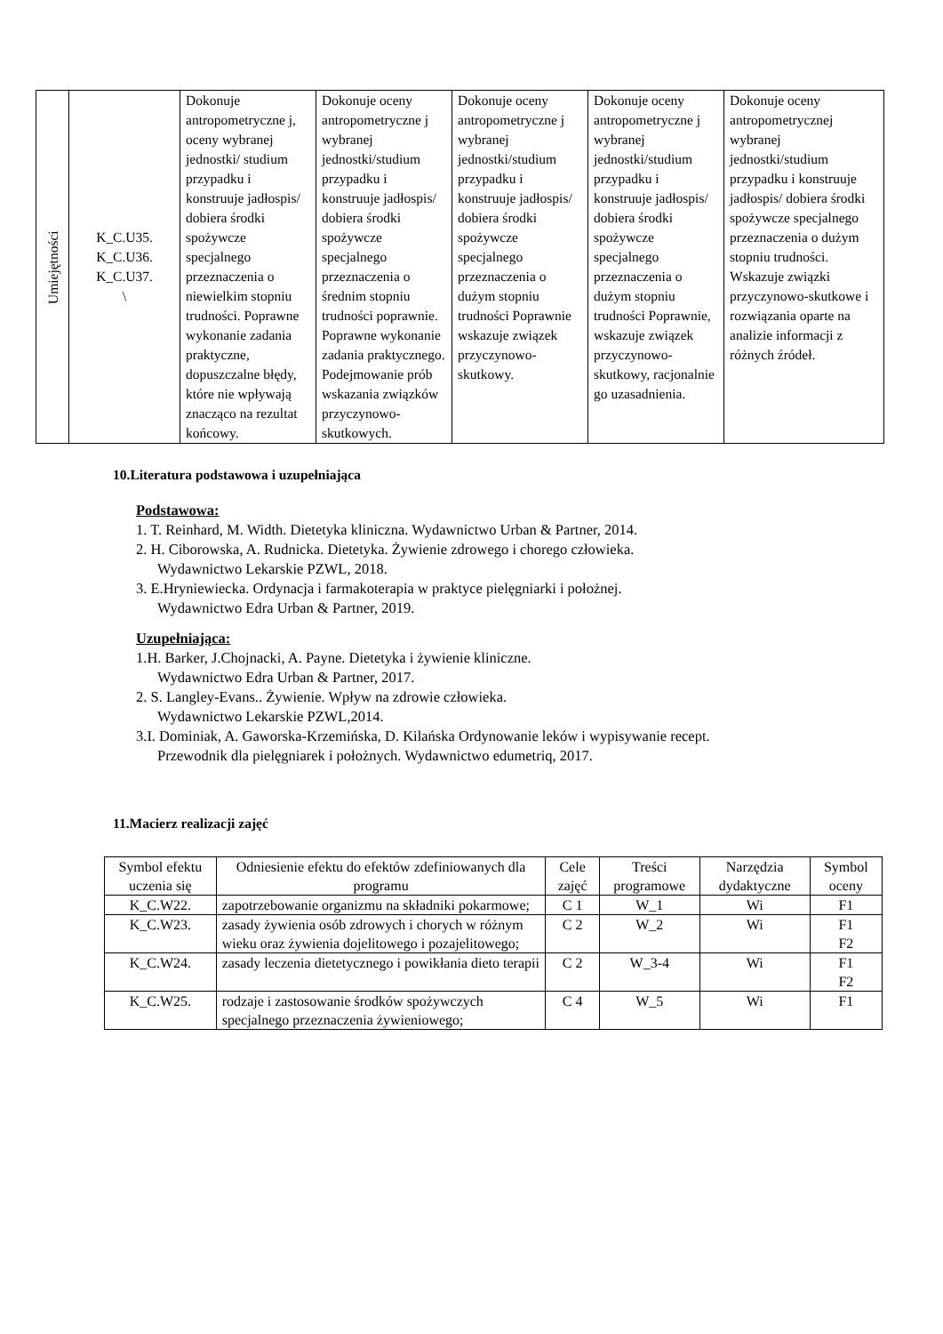| Umiejętności | K_C.U35. K_C.U36. K_C.U37. \ | Dokonuje antropometryczne j, oceny wybranej jednostki/ studium przypadku i konstruuje jadłospis/ dobiera środki spożywcze specjalnego przeznaczenia o niewielkim stopniu trudności. Poprawne wykonanie zadania praktyczne, dopuszczalne błędy, które nie wpływają znacząco na rezultat końcowy. | Dokonuje oceny antropometryczne j wybranej jednostki/studium przypadku i konstruuje jadłospis/ dobiera środki spożywcze specjalnego przeznaczenia o średnim stopniu trudności poprawnie. Poprawne wykonanie zadania praktycznego. Podejmowanie prób wskazania związków przyczynowo-skutkowych. | Dokonuje oceny antropometryczne j wybranej jednostki/studium przypadku i konstruuje jadłospis/ dobiera środki spożywcze specjalnego przeznaczenia o dużym stopniu trudności Poprawnie wskazuje związek przyczynowo-skutkowy. | Dokonuje oceny antropometryczne j wybranej jednostki/studium przypadku i konstruuje jadłospis/ dobiera środki spożywcze specjalnego przeznaczenia o dużym stopniu trudności Poprawnie, wskazuje związek przyczynowo-skutkowy, racjonalnie go uzasadnienia. | Dokonuje oceny antropometrycznej wybranej jednostki/studium przypadku i konstruuje jadłospis/ dobiera środki spożywcze specjalnego przeznaczenia o dużym stopniu trudności. Wskazuje związki przyczynowo-skutkowe i rozwiązania oparte na analizie informacji z różnych źródeł. |
10.Literatura podstawowa i uzupełniająca
Podstawowa:
1. T. Reinhard, M. Width. Dietetyka kliniczna. Wydawnictwo Urban & Partner, 2014.
2. H. Ciborowska, A. Rudnicka. Dietetyka. Żywienie zdrowego i chorego człowieka.
Wydawnictwo Lekarskie PZWL, 2018.
3. E.Hryniewiecka. Ordynacja i farmakoterapia w praktyce pielęgniarki i położnej.
Wydawnictwo Edra Urban & Partner, 2019.
Uzupełniająca:
1.H. Barker, J.Chojnacki, A. Payne. Dietetyka i żywienie kliniczne.
Wydawnictwo Edra Urban & Partner, 2017.
2. S. Langley-Evans.. Żywienie. Wpływ na zdrowie człowieka.
Wydawnictwo Lekarskie PZWL,2014.
3.I. Dominiak, A. Gaworska-Krzemińska, D. Kilańska Ordynowanie leków i wypisywanie recept.
Przewodnik dla pielęgniarek i położnych. Wydawnictwo edumetriq, 2017.
11.Macierz realizacji zajęć
| Symbol efektu uczenia się | Odniesienie efektu do efektów zdefiniowanych dla programu | Cele zajęć | Treści programowe | Narzędzia dydaktyczne | Symbol oceny |
| --- | --- | --- | --- | --- | --- |
| K_C.W22. | zapotrzebowanie organizmu na składniki pokarmowe; | C 1 | W_1 | Wi | F1 |
| K_C.W23. | zasady żywienia osób zdrowych i chorych w różnym wieku oraz żywienia dojelitowego i pozajelitowego; | C 2 | W_2 | Wi | F1 F2 |
| K_C.W24. | zasady leczenia dietetycznego i powikłania dieto terapii | C 2 | W_3-4 | Wi | F1 F2 |
| K_C.W25. | rodzaje i zastosowanie środków spożywczych specjalnego przeznaczenia żywieniowego; | C 4 | W_5 | Wi | F1 |